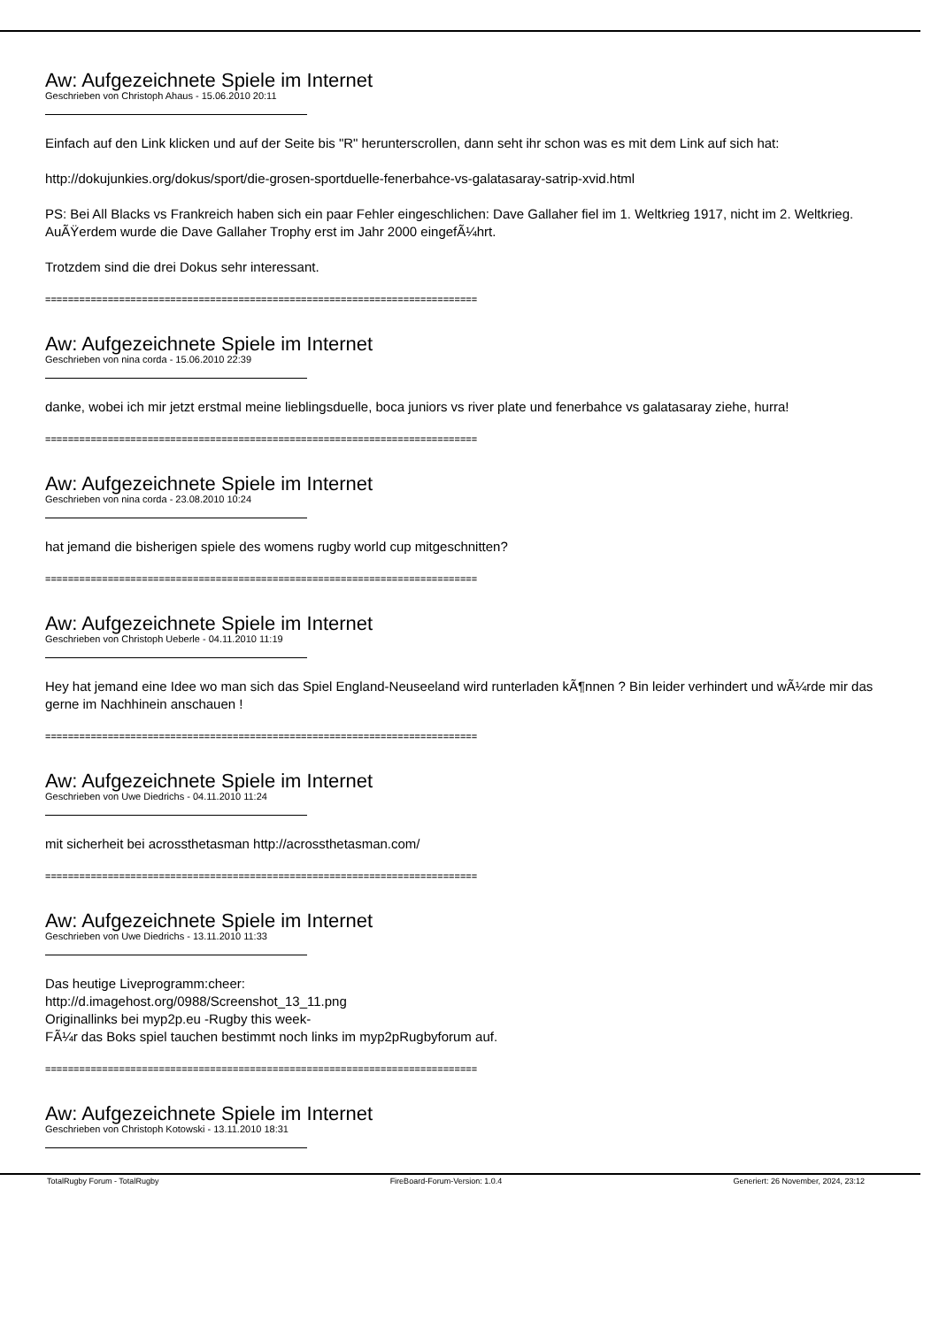Aw: Aufgezeichnete Spiele im Internet
Geschrieben von Christoph Ahaus - 15.06.2010 20:11
Einfach auf den Link klicken und auf der Seite bis "R" herunterscrollen, dann seht ihr schon was es mit dem Link auf sich hat:
http://dokujunkies.org/dokus/sport/die-grosen-sportduelle-fenerbahce-vs-galatasaray-satrip-xvid.html
PS: Bei All Blacks vs Frankreich haben sich ein paar Fehler eingeschlichen: Dave Gallaher fiel im 1. Weltkrieg 1917, nicht im 2. Weltkrieg. AuÃŸerdem wurde die Dave Gallaher Trophy erst im Jahr 2000 eingefÃ¼hrt.
Trotzdem sind die drei Dokus sehr interessant.
============================================================================
Aw: Aufgezeichnete Spiele im Internet
Geschrieben von nina corda - 15.06.2010 22:39
danke, wobei ich mir jetzt erstmal meine lieblingsduelle, boca juniors vs river plate und fenerbahce vs galatasaray ziehe, hurra!
============================================================================
Aw: Aufgezeichnete Spiele im Internet
Geschrieben von nina corda - 23.08.2010 10:24
hat jemand die bisherigen spiele des womens rugby world cup mitgeschnitten?
============================================================================
Aw: Aufgezeichnete Spiele im Internet
Geschrieben von Christoph Ueberle - 04.11.2010 11:19
Hey hat jemand eine Idee wo man sich das Spiel England-Neuseeland wird runterladen kÃ¶nnen ? Bin leider verhindert und wÃ¼rde mir das gerne im Nachhinein anschauen !
============================================================================
Aw: Aufgezeichnete Spiele im Internet
Geschrieben von Uwe Diedrichs - 04.11.2010 11:24
mit sicherheit bei acrossthetasman http://acrossthetasman.com/
============================================================================
Aw: Aufgezeichnete Spiele im Internet
Geschrieben von Uwe Diedrichs - 13.11.2010 11:33
Das heutige Liveprogramm:cheer:
http://d.imagehost.org/0988/Screenshot_13_11.png
Originallinks bei myp2p.eu -Rugby this week-
FÃ¼r das Boks spiel tauchen bestimmt noch links im myp2pRugbyforum auf.
============================================================================
Aw: Aufgezeichnete Spiele im Internet
Geschrieben von Christoph Kotowski - 13.11.2010 18:31
TotalRugby Forum - TotalRugby FireBoard-Forum-Version: 1.0.4 Generiert: 26 November, 2024, 23:12